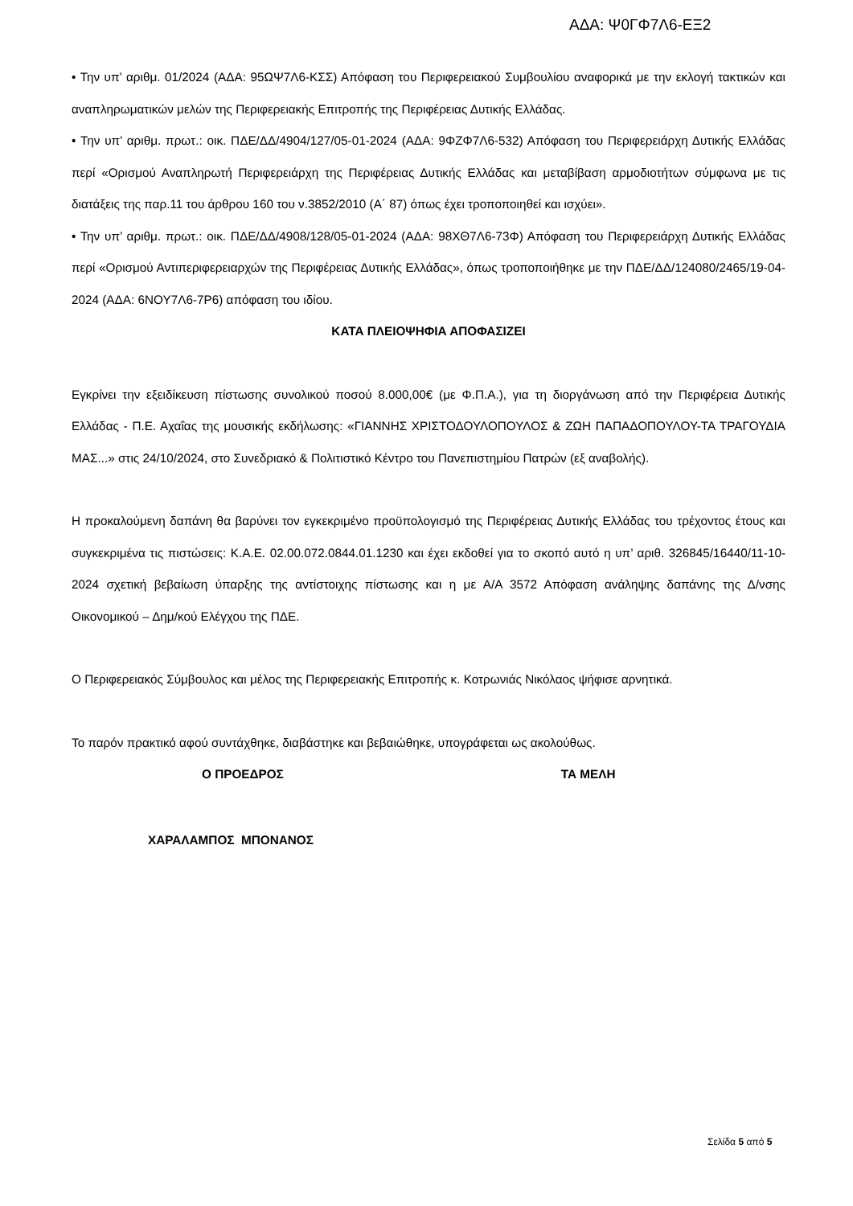ΑΔΑ: Ψ0ΓΦ7Λ6-ΕΞ2
• Την υπ’ αριθμ. 01/2024 (ΑΔΑ: 95ΩΨ7Λ6-ΚΣΣ) Απόφαση του Περιφερειακού Συμβουλίου αναφορικά με την εκλογή τακτικών και αναπληρωματικών μελών της Περιφερειακής Επιτροπής της Περιφέρειας Δυτικής Ελλάδας.
• Την υπ’ αριθμ. πρωτ.: οικ. ΠΔΕ/ΔΔ/4904/127/05-01-2024 (ΑΔΑ: 9ΦΖΦ7Λ6-532) Απόφαση του Περιφερειάρχη Δυτικής Ελλάδας περί «Ορισμού Αναπληρωτή Περιφερειάρχη της Περιφέρειας Δυτικής Ελλάδας και μεταβίβαση αρμοδιοτήτων σύμφωνα με τις διατάξεις της παρ.11 του άρθρου 160 του ν.3852/2010 (Α΄ 87) όπως έχει τροποποιηθεί και ισχύει».
• Την υπ’ αριθμ. πρωτ.: οικ. ΠΔΕ/ΔΔ/4908/128/05-01-2024 (ΑΔΑ: 98ΧΘ7Λ6-73Φ) Απόφαση του Περιφερειάρχη Δυτικής Ελλάδας περί «Ορισμού Αντιπεριφερειαρχών της Περιφέρειας Δυτικής Ελλάδας», όπως τροποποιήθηκε με την ΠΔΕ/ΔΔ/124080/2465/19-04-2024 (ΑΔΑ: 6ΝΟΥ7Λ6-7Ρ6) απόφαση του ιδίου.
ΚΑΤΑ ΠΛΕΙΟΨΗΦΙΑ ΑΠΟΦΑΣΙΖΕΙ
Εγκρίνει την εξειδίκευση πίστωσης συνολικού ποσού 8.000,00€ (με Φ.Π.Α.), για τη διοργάνωση από την Περιφέρεια Δυτικής Ελλάδας - Π.Ε. Αχαΐας της μουσικής εκδήλωσης: «ΓΙΑΝΝΗΣ ΧΡΙΣΤΟΔΟΥΛΟΠΟΥΛΟΣ & ΖΩΗ ΠΑΠΑΔΟΠΟΥΛΟΥ-ΤΑ ΤΡΑΓΟΥΔΙΑ ΜΑΣ...» στις 24/10/2024, στο Συνεδριακό & Πολιτιστικό Κέντρο του Πανεπιστημίου Πατρών (εξ αναβολής).
Η προκαλούμενη δαπάνη θα βαρύνει τον εγκεκριμένο προϋπολογισμό της Περιφέρειας Δυτικής Ελλάδας του τρέχοντος έτους και συγκεκριμένα τις πιστώσεις: Κ.Α.Ε. 02.00.072.0844.01.1230 και έχει εκδοθεί για το σκοπό αυτό η υπ’ αριθ. 326845/16440/11-10-2024 σχετική βεβαίωση ύπαρξης της αντίστοιχης πίστωσης και η με Α/Α 3572 Απόφαση ανάληψης δαπάνης της Δ/νσης Οικονομικού – Δημ/κού Ελέγχου της ΠΔΕ.
Ο Περιφερειακός Σύμβουλος και μέλος της Περιφερειακής Επιτροπής κ. Κοτρωνιάς Νικόλαος ψήφισε αρνητικά.
Το παρόν πρακτικό αφού συντάχθηκε, διαβάστηκε και βεβαιώθηκε, υπογράφεται ως ακολούθως.
Ο ΠΡΟΕΔΡΟΣ ΤΑ ΜΕΛΗ
ΧΑΡΑΛΑΜΠΟΣ ΜΠΟΝΑΝΟΣ
Σελίδα 5 από 5